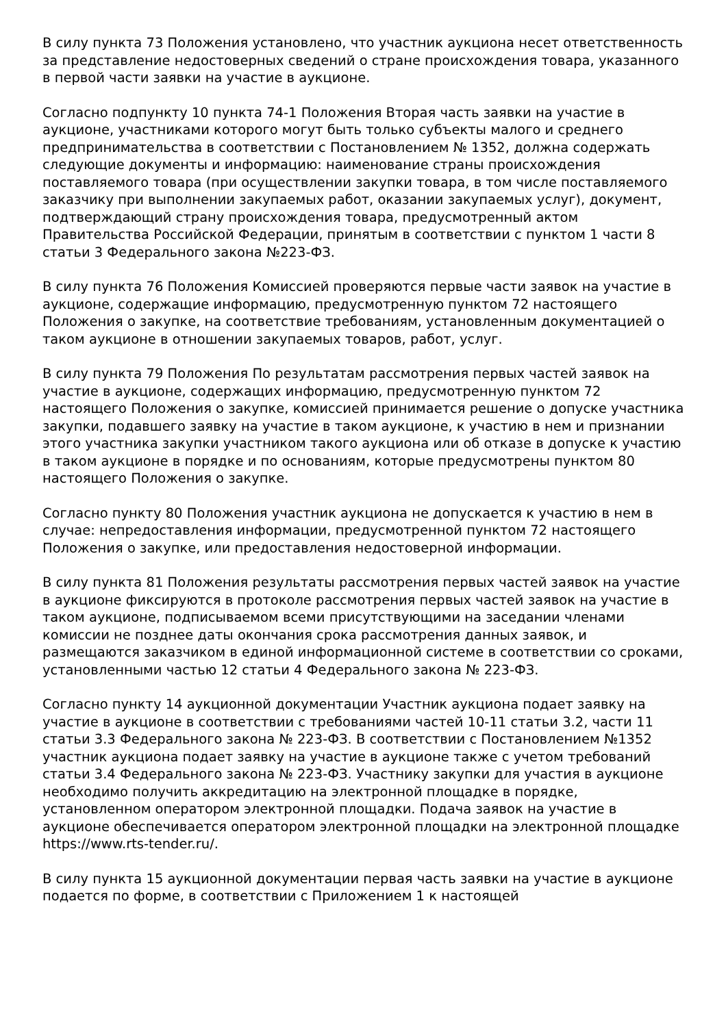В силу пункта 73 Положения установлено, что участник аукциона несет ответственность за представление недостоверных сведений о стране происхождения товара, указанного в первой части заявки на участие в аукционе.
Согласно подпункту 10 пункта 74-1 Положения Вторая часть заявки на участие в аукционе, участниками которого могут быть только субъекты малого и среднего предпринимательства в соответствии с Постановлением № 1352, должна содержать следующие документы и информацию: наименование страны происхождения поставляемого товара (при осуществлении закупки товара, в том числе поставляемого заказчику при выполнении закупаемых работ, оказании закупаемых услуг), документ, подтверждающий страну происхождения товара, предусмотренный актом Правительства Российской Федерации, принятым в соответствии с пунктом 1 части 8 статьи 3 Федерального закона №223-ФЗ.
В силу пункта 76 Положения Комиссией проверяются первые части заявок на участие в аукционе, содержащие информацию, предусмотренную пунктом 72 настоящего Положения о закупке, на соответствие требованиям, установленным документацией о таком аукционе в отношении закупаемых товаров, работ, услуг.
В силу пункта 79 Положения По результатам рассмотрения первых частей заявок на участие в аукционе, содержащих информацию, предусмотренную пунктом 72 настоящего Положения о закупке, комиссией принимается решение о допуске участника закупки, подавшего заявку на участие в таком аукционе, к участию в нем и признании этого участника закупки участником такого аукциона или об отказе в допуске к участию в таком аукционе в порядке и по основаниям, которые предусмотрены пунктом 80 настоящего Положения о закупке.
Согласно пункту 80 Положения участник аукциона не допускается к участию в нем в случае: непредоставления информации, предусмотренной пунктом 72 настоящего Положения о закупке, или предоставления недостоверной информации.
В силу пункта 81 Положения результаты рассмотрения первых частей заявок на участие в аукционе фиксируются в протоколе рассмотрения первых частей заявок на участие в таком аукционе, подписываемом всеми присутствующими на заседании членами комиссии не позднее даты окончания срока рассмотрения данных заявок, и размещаются заказчиком в единой информационной системе в соответствии со сроками, установленными частью 12 статьи 4 Федерального закона № 223-ФЗ.
Согласно пункту 14 аукционной документации Участник аукциона подает заявку на участие в аукционе в соответствии с требованиями частей 10-11 статьи 3.2, части 11 статьи 3.3 Федерального закона № 223-ФЗ. В соответствии с Постановлением №1352 участник аукциона подает заявку на участие в аукционе также с учетом требований статьи 3.4 Федерального закона № 223-ФЗ. Участнику закупки для участия в аукционе необходимо получить аккредитацию на электронной площадке в порядке, установленном оператором электронной площадки. Подача заявок на участие в аукционе обеспечивается оператором электронной площадки на электронной площадке https://www.rts-tender.ru/.
В силу пункта 15 аукционной документации первая часть заявки на участие в аукционе подается по форме, в соответствии с Приложением 1 к настоящей